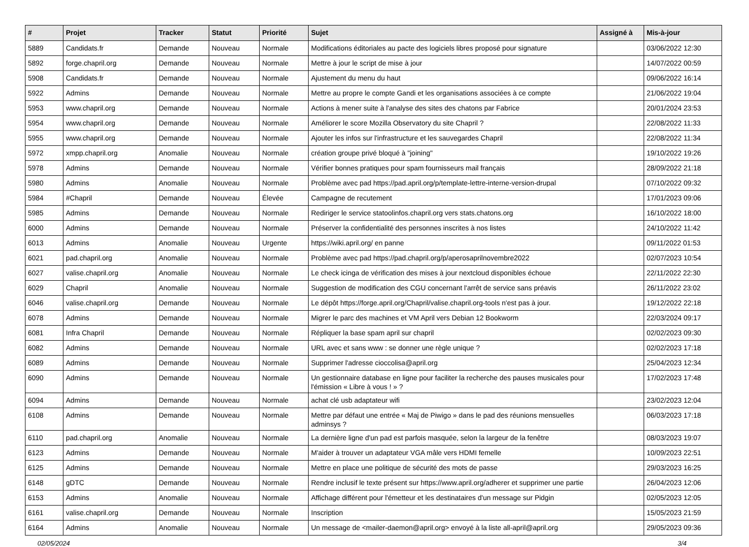| # | Projet | Tracker | Statut | Priorité | Sujet | Assigné à | Mis-à-jour |
| --- | --- | --- | --- | --- | --- | --- | --- |
| 5889 | Candidats.fr | Demande | Nouveau | Normale | Modifications éditoriales au pacte des logiciels libres proposé pour signature | | 03/06/2022 12:30 |
| 5892 | forge.chapril.org | Demande | Nouveau | Normale | Mettre à jour le script de mise à jour | | 14/07/2022 00:59 |
| 5908 | Candidats.fr | Demande | Nouveau | Normale | Ajustement du menu du haut | | 09/06/2022 16:14 |
| 5922 | Admins | Demande | Nouveau | Normale | Mettre au propre le compte Gandi et les organisations associées à ce compte | | 21/06/2022 19:04 |
| 5953 | www.chapril.org | Demande | Nouveau | Normale | Actions à mener suite à l'analyse des sites des chatons par Fabrice | | 20/01/2024 23:53 |
| 5954 | www.chapril.org | Demande | Nouveau | Normale | Améliorer le score Mozilla Observatory du site Chapril ? | | 22/08/2022 11:33 |
| 5955 | www.chapril.org | Demande | Nouveau | Normale | Ajouter les infos sur l'infrastructure et les sauvegardes Chapril | | 22/08/2022 11:34 |
| 5972 | xmpp.chapril.org | Anomalie | Nouveau | Normale | création groupe privé bloqué à "joining" | | 19/10/2022 19:26 |
| 5978 | Admins | Demande | Nouveau | Normale | Vérifier bonnes pratiques pour spam fournisseurs mail français | | 28/09/2022 21:18 |
| 5980 | Admins | Anomalie | Nouveau | Normale | Problème avec pad https://pad.april.org/p/template-lettre-interne-version-drupal | | 07/10/2022 09:32 |
| 5984 | #Chapril | Demande | Nouveau | Élevée | Campagne de recutement | | 17/01/2023 09:06 |
| 5985 | Admins | Demande | Nouveau | Normale | Rediriger le service statoolinfos.chapril.org vers stats.chatons.org | | 16/10/2022 18:00 |
| 6000 | Admins | Demande | Nouveau | Normale | Préserver la confidentialité des personnes inscrites à nos listes | | 24/10/2022 11:42 |
| 6013 | Admins | Anomalie | Nouveau | Urgente | https://wiki.april.org/ en panne | | 09/11/2022 01:53 |
| 6021 | pad.chapril.org | Anomalie | Nouveau | Normale | Problème avec pad https://pad.chapril.org/p/aperosaprilnovembre2022 | | 02/07/2023 10:54 |
| 6027 | valise.chapril.org | Anomalie | Nouveau | Normale | Le check icinga de vérification des mises à jour nextcloud disponibles échoue | | 22/11/2022 22:30 |
| 6029 | Chapril | Anomalie | Nouveau | Normale | Suggestion de modification des CGU concernant l'arrêt de service sans préavis | | 26/11/2022 23:02 |
| 6046 | valise.chapril.org | Demande | Nouveau | Normale | Le dépôt https://forge.april.org/Chapril/valise.chapril.org-tools n'est pas à jour. | | 19/12/2022 22:18 |
| 6078 | Admins | Demande | Nouveau | Normale | Migrer le parc des machines et VM April vers Debian 12 Bookworm | | 22/03/2024 09:17 |
| 6081 | Infra Chapril | Demande | Nouveau | Normale | Répliquer la base spam april sur chapril | | 02/02/2023 09:30 |
| 6082 | Admins | Demande | Nouveau | Normale | URL avec et sans www : se donner une règle unique ? | | 02/02/2023 17:18 |
| 6089 | Admins | Demande | Nouveau | Normale | Supprimer l'adresse cioccolisa@april.org | | 25/04/2023 12:34 |
| 6090 | Admins | Demande | Nouveau | Normale | Un gestionnaire database en ligne pour faciliter la recherche des pauses musicales pour l'émission « Libre à vous ! » ? | | 17/02/2023 17:48 |
| 6094 | Admins | Demande | Nouveau | Normale | achat clé usb adaptateur wifi | | 23/02/2023 12:04 |
| 6108 | Admins | Demande | Nouveau | Normale | Mettre par défaut une entrée « Maj de Piwigo » dans le pad des réunions mensuelles adminsys ? | | 06/03/2023 17:18 |
| 6110 | pad.chapril.org | Anomalie | Nouveau | Normale | La dernière ligne d'un pad est parfois masquée, selon la largeur de la fenêtre | | 08/03/2023 19:07 |
| 6123 | Admins | Demande | Nouveau | Normale | M'aider à trouver un adaptateur VGA mâle vers HDMI femelle | | 10/09/2023 22:51 |
| 6125 | Admins | Demande | Nouveau | Normale | Mettre en place une politique de sécurité des mots de passe | | 29/03/2023 16:25 |
| 6148 | gDTC | Demande | Nouveau | Normale | Rendre inclusif le texte présent sur https://www.april.org/adherer et supprimer une partie | | 26/04/2023 12:06 |
| 6153 | Admins | Anomalie | Nouveau | Normale | Affichage différent pour l'émetteur et les destinataires d'un message sur Pidgin | | 02/05/2023 12:05 |
| 6161 | valise.chapril.org | Demande | Nouveau | Normale | Inscription | | 15/05/2023 21:59 |
| 6164 | Admins | Anomalie | Nouveau | Normale | Un message de <mailer-daemon@april.org> envoyé à la liste all-april@april.org | | 29/05/2023 09:36 |
02/05/2024 3/4